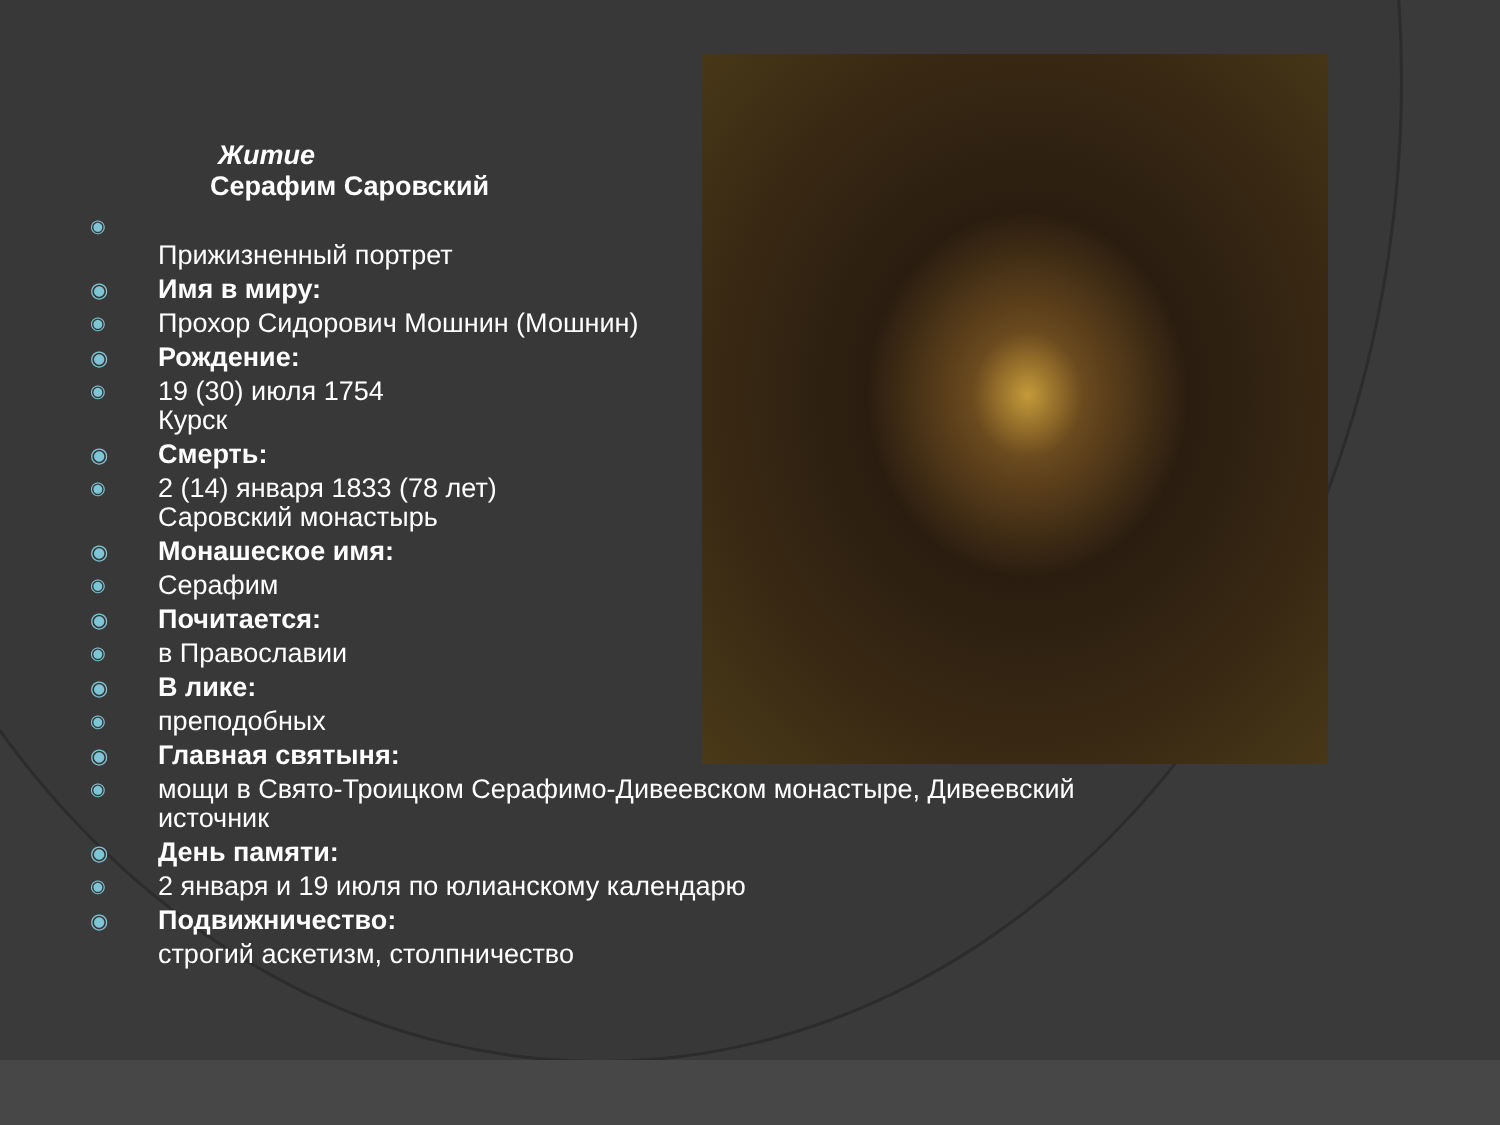Житие
Серафим Саровский
◉
Прижизненный портрет
◉ Имя в миру:
◉ Прохор Сидорович Мошнин (Мошнин)
◉ Рождение:
◉ 19 (30) июля 1754
Курск
◉ Смерть:
◉ 2 (14) января 1833 (78 лет)
Саровский монастырь
◉ Монашеское имя:
◉ Серафим
◉ Почитается:
◉ в Православии
◉ В лике:
◉ преподобных
◉ Главная святыня:
◉ мощи в Свято-Троицком Серафимо-Дивеевском монастыре, Дивеевский источник
◉ День памяти:
◉ 2 января и 19 июля по юлианскому календарю
◉ Подвижничество:
строгий аскетизм, столпничество